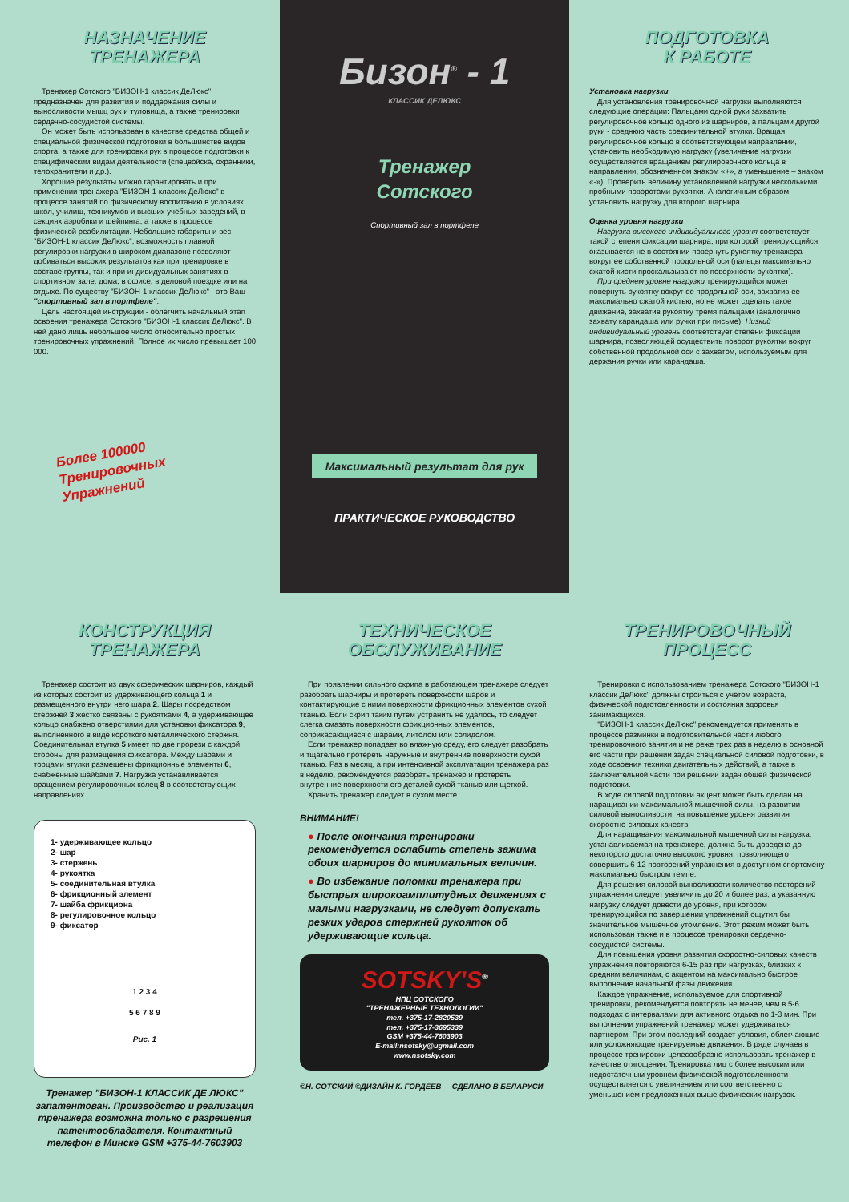НАЗНАЧЕНИЕ
ТРЕНАЖЕРА
Тренажер Сотского "БИЗОН-1 классик ДеЛюкс" предназначен для развития и поддержания силы и выносливости мышц рук и туловища, а также тренировки сердечно-сосудистой системы.
Он может быть использован в качестве средства общей и специальной физической подготовки в большинстве видов спорта, а также для тренировки рук в процессе подготовки к специфическим видам деятельности (спецвойска, охранники, телохранители и др.).
Хорошие результаты можно гарантировать и при применении тренажера "БИЗОН-1 классик ДеЛюкс" в процессе занятий по физическому воспитанию в условиях школ, училищ, техникумов и высших учебных заведений, в секциях аэробики и шейпинга, а также в процессе физической реабилитации. Небольшие габариты и вес "БИЗОН-1 классик ДеЛюкс", возможность плавной регулировки нагрузки в широком диапазоне позволяют добиваться высоких результатов как при тренировке в составе группы, так и при индивидуальных занятиях в спортивном зале, дома, в офисе, в деловой поездке или на отдыхе. По существу "БИЗОН-1 классик ДеЛюкс" - это Ваш "спортивный зал в портфеле".
Цель настоящей инструкции - облегчить начальный этап освоения тренажера Сотского "БИЗОН-1 классик ДеЛюкс". В ней дано лишь небольшое число относительно простых тренировочных упражнений. Полное их число превышает 100 000.
Более 100000
Тренировочных
Упражнений
Бизон<sup>®</sup> - 1
КЛАССИК ДЕЛЮКС
Тренажер
Сотского
Спортивный зал в портфеле
Максимальный результат для рук
ПРАКТИЧЕСКОЕ РУКОВОДСТВО
ПОДГОТОВКА
К РАБОТЕ
Установка нагрузки
Для установления тренировочной нагрузки выполняются следующие операции: Пальцами одной руки захватить регулировочное кольцо одного из шарниров, а пальцами другой руки - среднюю часть соединительной втулки. Вращая регулировочное кольцо в соответствующем направлении, установить необходимую нагрузку (увеличение нагрузки осуществляется вращением регулировочного кольца в направлении, обозначенном знаком «+», а уменьшение – знаком «-»). Проверить величину установленной нагрузки несколькими пробными поворотами рукоятки. Аналогичным образом установить нагрузку для второго шарнира.
Оценка уровня нагрузки
Нагрузка высокого индивидуального уровня соответствует такой степени фиксации шарнира, при которой тренирующийся оказывается не в состоянии повернуть рукоятку тренажера вокруг ее собственной продольной оси (пальцы максимально сжатой кисти проскальзывают по поверхности рукоятки).
При среднем уровне нагрузки тренирующийся может повернуть рукоятку вокруг ее продольной оси, захватив ее максимально сжатой кистью, но не может сделать такое движение, захватив рукоятку тремя пальцами (аналогично захвату карандаша или ручки при письме). Низкий индивидуальный уровень соответствует степени фиксации шарнира, позволяющей осуществить поворот рукоятки вокруг собственной продольной оси с захватом, используемым для держания ручки или карандаша.
КОНСТРУКЦИЯ
ТРЕНАЖЕРА
Тренажер состоит из двух сферических шарниров, каждый из которых состоит из удерживающего кольца 1 и размещенного внутри него шара 2. Шары посредством стержней 3 жестко связаны с рукоятками 4, а удерживающее кольцо снабжено отверстиями для установки фиксатора 9, выполненного в виде короткого металлического стержня. Соединительная втулка 5 имеет по две прорези с каждой стороны для размещения фиксатора. Между шарами и торцами втулки размещены фрикционные элементы 6, снабженные шайбами 7. Нагрузка устанавливается вращением регулировочных колец 8 в соответствующих направлениях.
1- удерживающее кольцо
2- шар
3- стержень
4- рукоятка
5- соединительная втулка
6- фрикционный элемент
7- шайба фрикциона
8- регулировочное кольцо
9- фиксатор
1 2 3 4
5 6 7 8 9
Рис. 1
Тренажер "БИЗОН-1 КЛАССИК ДЕ ЛЮКС" запатентован. Производство и реализация тренажера возможна только с разрешения патентообладателя. Контактный телефон в Минске GSM +375-44-7603903
ТЕХНИЧЕСКОЕ
ОБСЛУЖИВАНИЕ
При появлении сильного скрипа в работающем тренажере следует разобрать шарниры и протереть поверхности шаров и контактирующие с ними поверхности фрикционных элементов сухой тканью. Если скрип таким путем устранить не удалось, то следует слегка смазать поверхности фрикционных элементов, соприкасающиеся с шарами, литолом или солидолом.
Если тренажер попадает во влажную среду, его следует разобрать и тщательно протереть наружные и внутренние поверхности сухой тканью. Раз в месяц, а при интенсивной эксплуатации тренажера раз в неделю, рекомендуется разобрать тренажер и протереть внутренние поверхности его деталей сухой тканью или щеткой.
Хранить тренажер следует в сухом месте.
ВНИМАНИЕ!
● После окончания тренировки рекомендуется ослабить степень зажима обоих шарниров до минимальных величин.
● Во избежание поломки тренажера при быстрых широкоамплитудных движениях с малыми нагрузками, не следует допускать резких ударов стержней рукояток об удерживающие кольца.
SOTSKY'S<sup>®</sup>
НПЦ СОТСКОГО
"ТРЕНАЖЕРНЫЕ ТЕХНОЛОГИИ"
тел. +375-17-2820539
тел. +375-17-3695339
GSM +375-44-7603903
E-mail:nsotsky@ugmail.com
www.nsotsky.com
©Н. СОТСКИЙ ©ДИЗАЙН К. ГОРДЕЕВ СДЕЛАНО В БЕЛАРУСИ
ТРЕНИРОВОЧНЫЙ
ПРОЦЕСС
Тренировки с использованием тренажера Сотского "БИЗОН-1 классик ДеЛюкс" должны строиться с учетом возраста, физической подготовленности и состояния здоровья занимающихся.
"БИЗОН-1 классик ДеЛюкс" рекомендуется применять в процессе разминки в подготовительной части любого тренировочного занятия и не реже трех раз в неделю в основной его части при решении задач специальной силовой подготовки, в ходе освоения техники двигательных действий, а также в заключительной части при решении задач общей физической подготовки.
В ходе силовой подготовки акцент может быть сделан на наращивании максимальной мышечной силы, на развитии силовой выносливости, на повышение уровня развития скоростно-силовых качеств.
Для наращивания максимальной мышечной силы нагрузка, устанавливаемая на тренажере, должна быть доведена до некоторого достаточно высокого уровня, позволяющего совершить 6-12 повторений упражнения в доступном спортсмену максимально быстром темпе.
Для решения силовой выносливости количество повторений упражнения следует увеличить до 20 и более раз, а указанную нагрузку следует довести до уровня, при котором тренирующийся по завершении упражнений ощутил бы значительное мышечное утомление. Этот режим может быть использован также и в процессе тренировки сердечно-сосудистой системы.
Для повышения уровня развития скоростно-силовых качеств упражнения повторяются 6-15 раз при нагрузках, близких к средним величинам, с акцентом на максимально быстрое выполнение начальной фазы движения.
Каждое упражнение, используемое для спортивной тренировки, рекомендуется повторять не менее, чем в 5-6 подходах с интервалами для активного отдыха по 1-3 мин. При выполнении упражнений тренажер может удерживаться партнером. При этом последний создает условия, облегчающие или усложняющие тренируемые движения. В ряде случаев в процессе тренировки целесообразно использовать тренажер в качестве отягощения. Тренировка лиц с более высоким или недостаточным уровнем физической подготовленности осуществляется с увеличением или соответственно с уменьшением предложенных выше физических нагрузок.